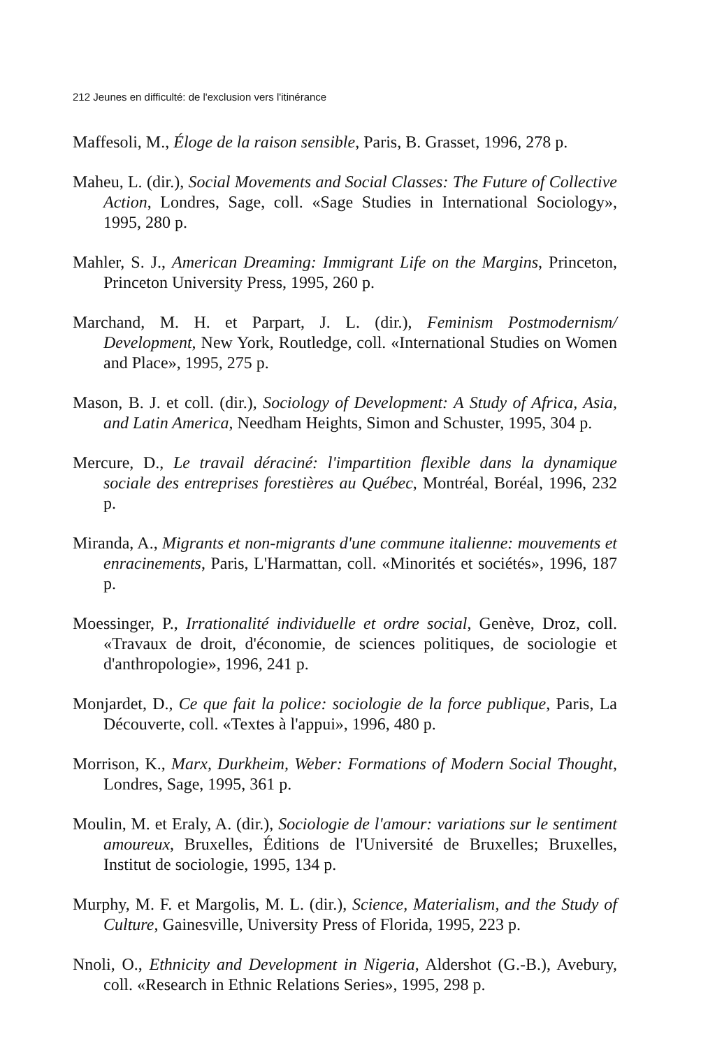212 Jeunes en difficulté: de l'exclusion vers l'itinérance
Maffesoli, M., Éloge de la raison sensible, Paris, B. Grasset, 1996, 278 p.
Maheu, L. (dir.), Social Movements and Social Classes: The Future of Collective Action, Londres, Sage, coll. «Sage Studies in International Sociology», 1995, 280 p.
Mahler, S. J., American Dreaming: Immigrant Life on the Margins, Princeton, Princeton University Press, 1995, 260 p.
Marchand, M. H. et Parpart, J. L. (dir.), Feminism Postmodernism/ Development, New York, Routledge, coll. «International Studies on Women and Place», 1995, 275 p.
Mason, B. J. et coll. (dir.), Sociology of Development: A Study of Africa, Asia, and Latin America, Needham Heights, Simon and Schuster, 1995, 304 p.
Mercure, D., Le travail déraciné: l'impartition flexible dans la dynamique sociale des entreprises forestières au Québec, Montréal, Boréal, 1996, 232 p.
Miranda, A., Migrants et non-migrants d'une commune italienne: mouvements et enracinements, Paris, L'Harmattan, coll. «Minorités et sociétés», 1996, 187 p.
Moessinger, P., Irrationalité individuelle et ordre social, Genève, Droz, coll. «Travaux de droit, d'économie, de sciences politiques, de sociologie et d'anthropologie», 1996, 241 p.
Monjardet, D., Ce que fait la police: sociologie de la force publique, Paris, La Découverte, coll. «Textes à l'appui», 1996, 480 p.
Morrison, K., Marx, Durkheim, Weber: Formations of Modern Social Thought, Londres, Sage, 1995, 361 p.
Moulin, M. et Eraly, A. (dir.), Sociologie de l'amour: variations sur le sentiment amoureux, Bruxelles, Éditions de l'Université de Bruxelles; Bruxelles, Institut de sociologie, 1995, 134 p.
Murphy, M. F. et Margolis, M. L. (dir.), Science, Materialism, and the Study of Culture, Gainesville, University Press of Florida, 1995, 223 p.
Nnoli, O., Ethnicity and Development in Nigeria, Aldershot (G.-B.), Avebury, coll. «Research in Ethnic Relations Series», 1995, 298 p.